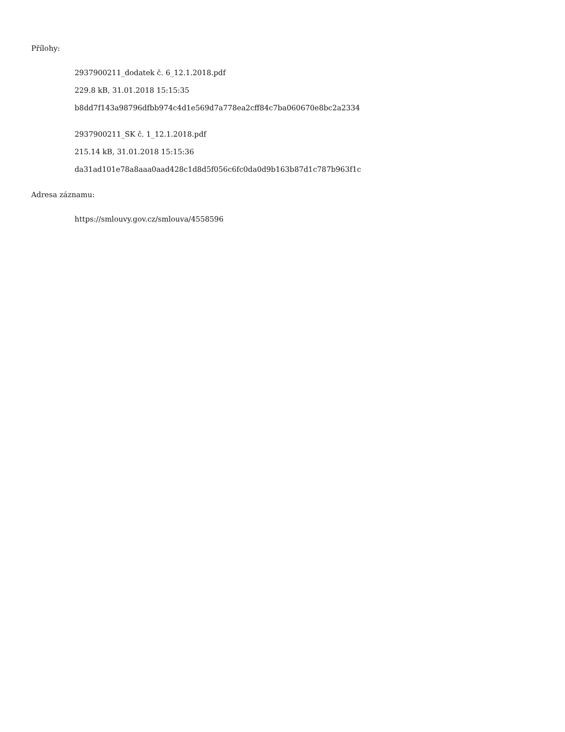Přílohy:
2937900211_dodatek č. 6_12.1.2018.pdf
229.8 kB, 31.01.2018 15:15:35
b8dd7f143a98796dfbb974c4d1e569d7a778ea2cff84c7ba060670e8bc2a2334
2937900211_SK č. 1_12.1.2018.pdf
215.14 kB, 31.01.2018 15:15:36
da31ad101e78a8aaa0aad428c1d8d5f056c6fc0da0d9b163b87d1c787b963f1c
Adresa záznamu:
https://smlouvy.gov.cz/smlouva/4558596